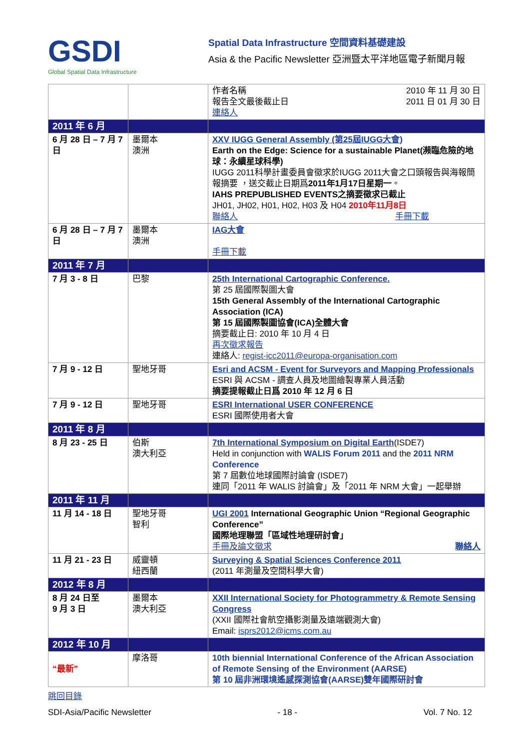GSDI
Global Spatial Data Infrastructure
Spatial Data Infrastructure 空間資料基礎建設
Asia & the Pacific Newsletter 亞洲暨太平洋地區電子新聞月報
| | | 作者名稱 報告全文最後截止日 2010 年 11 月 30 日 2011 日 01 月 30 日 連絡人 |
| 2011 年 6 月 | | |
| 6 月 28 日 – 7 月 7 日 | 墨爾本 澳洲 | XXV IUGG General Assembly (第25屆IUGG大會) Earth on the Edge: Science for a sustainable Planet(瀕臨危險的地球：永續星球科學) IUGG 2011科學計畫委員會徵求於IUGG 2011大會之口頭報告與海報簡報摘要 ，送交截止日期爲 2011年1月17日星期一 。 IAHS PREPUBLISHED EVENTS之摘要徵求已截止 JH01, JH02, H01, H02, H03 及 H04 2010年11月8日 聯絡人 手冊下載 |
| 6 月 28 日 – 7 月 7 日 | 墨爾本 澳洲 | IAG大會 手冊下載 |
| 2011 年 7 月 | | |
| 7 月 3 - 8 日 | 巴黎 | 25th International Cartographic Conference. 第 25 屆國際製圖大會 15th General Assembly of the International Cartographic Association (ICA) 第 15 屆國際製圖協會(ICA)全體大會 摘要截止日: 2010 年 10 月 4 日 再次徵求報告 連絡人: regist-icc2011@europa-organisation.com |
| 7 月 9 - 12 日 | 聖地牙哥 | Esri and ACSM - Event for Surveyors and Mapping Professionals ESRI 與 ACSM - 調查人員及地圖繪製專業人員活動 摘要提報截止日爲 2010 年 12 月 6 日 |
| 7 月 9 - 12 日 | 聖地牙哥 | ESRI International USER CONFERENCE ESRI 國際使用者大會 |
| 2011 年 8 月 | | |
| 8 月 23 - 25 日 | 伯斯 澳大利亞 | 7th International Symposium on Digital Earth (ISDE7) Held in conjunction with WALIS Forum 2011 and the 2011 NRM Conference 第 7 屆數位地球國際討論會 (ISDE7) 連同「2011 年 WALIS 討論會」及「2011 年 NRM 大會」一起舉辦 |
| 2011 年 11 月 | | |
| 11 月 14 - 18 日 | 聖地牙哥 智利 | UGI 2001 International Geographic Union “Regional Geographic Conference” 國際地理聯盟「區域性地理研討會」 手冊及論文徵求 聯絡人 |
| 11 月 21 - 23 日 | 威靈頓 紐西蘭 | Surveying & Spatial Sciences Conference 2011 (2011 年測量及空間科學大會) |
| 2012 年 8 月 | | |
| 8 月 24 日至 9 月 3 日 | 墨爾本 澳大利亞 | XXII International Society for Photogrammetry & Remote Sensing Congress (XXII 國際社會航空攝影測量及遠端觀測大會) Email: isprs2012@icms.com.au |
| 2012 年 10 月 | | |
| “最新” | 摩洛哥 | 10th biennial International Conference of the African Association of Remote Sensing of the Environment (AARSE) 第 10 屆非洲環境遙感探測協會(AARSE)雙年國際研討會 |
跳回目錄
SDI-Asia/Pacific Newsletter - 18 - Vol. 7 No. 12